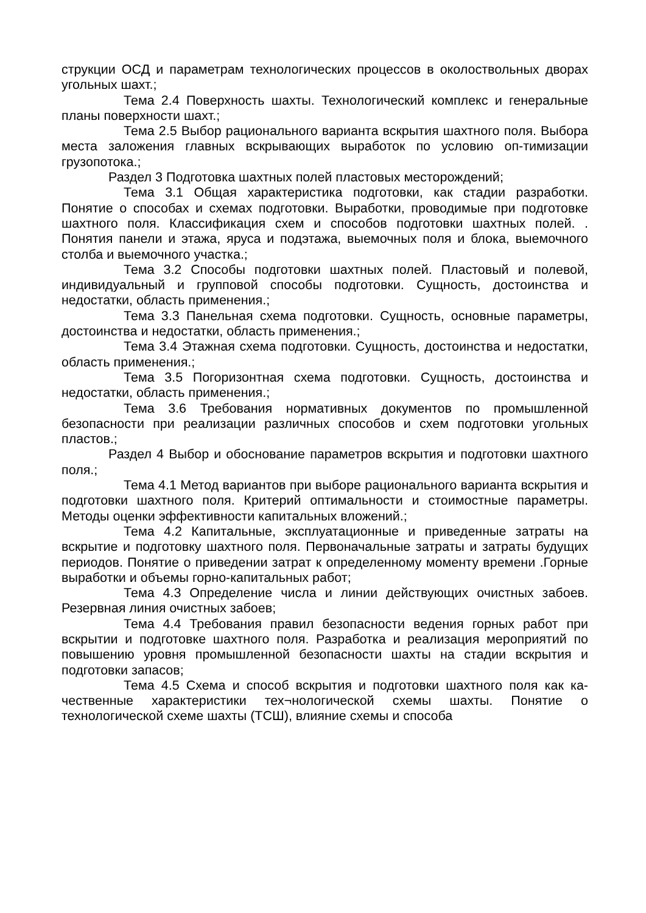струкции ОСД и параметрам технологических процессов в околоствольных дворах угольных шахт.;
Тема 2.4 Поверхность шахты. Технологический комплекс и генеральные планы поверхности шахт.;
Тема 2.5 Выбор рационального варианта вскрытия шахтного поля. Выбора места заложения главных вскрывающих выработок по условию оп-тимизации грузопотока.;
Раздел 3 Подготовка шахтных полей пластовых месторождений;
Тема 3.1 Общая характеристика подготовки, как стадии разработки. Понятие о способах и схемах подготовки. Выработки, проводимые при подготовке шахтного поля. Классификация схем и способов подготовки шахтных полей. . Понятия панели и этажа, яруса и подэтажа, выемочных поля и блока, выемочного столба и выемочного участка.;
Тема 3.2 Способы подготовки шахтных полей. Пластовый и полевой, индивидуальный и групповой способы подготовки. Сущность, достоинства и недостатки, область применения.;
Тема 3.3 Панельная схема подготовки. Сущность, основные параметры, достоинства и недостатки, область применения.;
Тема 3.4 Этажная схема подготовки. Сущность, достоинства и недостатки, область применения.;
Тема 3.5 Погоризонтная схема подготовки. Сущность, достоинства и недостатки, область применения.;
Тема 3.6 Требования нормативных документов по промышленной безопасности при реализации различных способов и схем подготовки угольных пластов.;
Раздел 4 Выбор и обоснование параметров вскрытия и подготовки шахтного поля.;
Тема 4.1 Метод вариантов при выборе рационального варианта вскрытия и подготовки шахтного поля. Критерий оптимальности и стоимостные параметры. Методы оценки эффективности капитальных вложений.;
Тема 4.2 Капитальные, эксплуатационные и приведенные затраты на вскрытие и подготовку шахтного поля. Первоначальные затраты и затраты будущих периодов. Понятие о приведении затрат к определенному моменту времени .Горные выработки и объемы горно-капитальных работ;
Тема 4.3 Определение числа и линии действующих очистных забоев. Резервная линия очистных забоев;
Тема 4.4 Требования правил безопасности ведения горных работ при вскрытии и подготовке шахтного поля. Разработка и реализация мероприятий по повышению уровня промышленной безопасности шахты на стадии вскрытия и подготовки запасов;
Тема 4.5 Схема и способ вскрытия и подготовки шахтного поля как ка-чественные характеристики тех¬нологической схемы шахты. Понятие о технологической схеме шахты (ТСШ), влияние схемы и способа